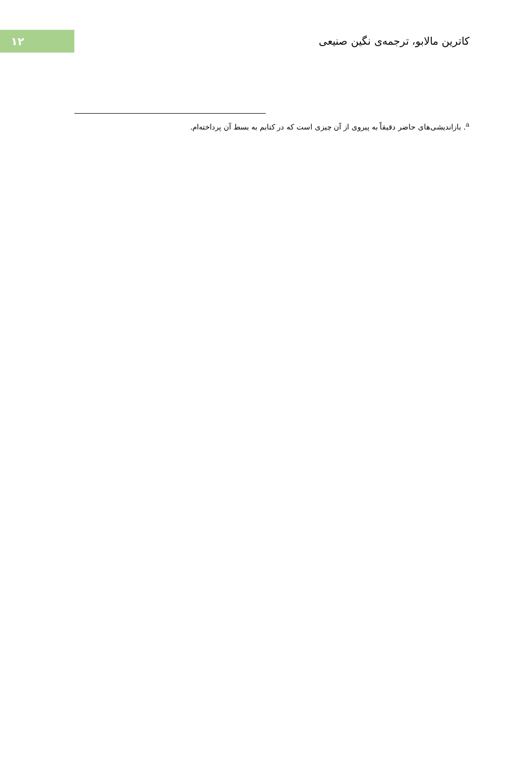۱۲
کاترین مالابو، ترجمه‌ی نگین صنیعی
<sup>a</sup>. بازاندیشی‌های حاضر دقیقاً به پیروی از آن چیزی است که در کتابم به بسط آن پرداخته‌ام.